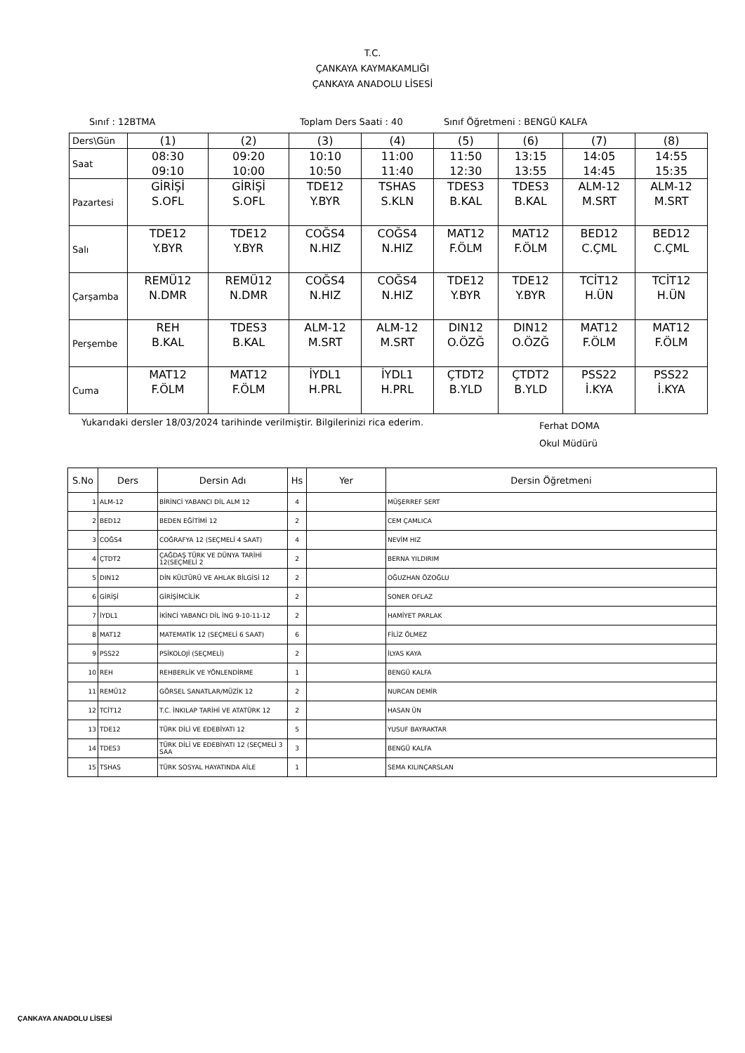T.C.
ÇANKAYA KAYMAKAMLIĞI
ÇANKAYA ANADOLU LİSESİ
Sınıf : 12BTMA Toplam Ders Saati : 40 Sınıf Öğretmeni : BENGÜ KALFA
| Ders\Gün | (1) | (2) | (3) | (4) | (5) | (6) | (7) | (8) |
| Saat | 08:30 09:10 | 09:20 10:00 | 10:10 10:50 | 11:00 11:40 | 11:50 12:30 | 13:15 13:55 | 14:05 14:45 | 14:55 15:35 |
| Pazartesi | GİRİŞİ S.OFL | GİRİŞİ S.OFL | TDE12 Y.BYR | TSHAS S.KLN | TDES3 B.KAL | TDES3 B.KAL | ALM-12 M.SRT | ALM-12 M.SRT |
| Salı | TDE12 Y.BYR | TDE12 Y.BYR | COĞS4 N.HIZ | COĞS4 N.HIZ | MAT12 F.ÖLM | MAT12 F.ÖLM | BED12 C.ÇML | BED12 C.ÇML |
| Çarşamba | REMÜ12 N.DMR | REMÜ12 N.DMR | COĞS4 N.HIZ | COĞS4 N.HIZ | TDE12 Y.BYR | TDE12 Y.BYR | TCİT12 H.ÜN | TCİT12 H.ÜN |
| Perşembe | REH B.KAL | TDES3 B.KAL | ALM-12 M.SRT | ALM-12 M.SRT | DIN12 O.ÖZĞ | DIN12 O.ÖZĞ | MAT12 F.ÖLM | MAT12 F.ÖLM |
| Cuma | MAT12 F.ÖLM | MAT12 F.ÖLM | İYDL1 H.PRL | İYDL1 H.PRL | ÇTDT2 B.YLD | ÇTDT2 B.YLD | PSS22 İ.KYA | PSS22 İ.KYA |
Yukarıdaki dersler 18/03/2024 tarihinde verilmiştir. Bilgilerinizi rica ederim. Ferhat DOMA
Okul Müdürü
| S.No | Ders | Dersin Adı | Hs | Yer | Dersin Öğretmeni |
| --- | --- | --- | --- | --- | --- |
| 1 | ALM-12 | BİRİNCİ YABANCI DİL ALM 12 | 4 | | MÜŞERREF SERT |
| 2 | BED12 | BEDEN EĞİTİMİ 12 | 2 | | CEM ÇAMLICA |
| 3 | COĞS4 | COĞRAFYA 12 (SEÇMELİ 4 SAAT) | 4 | | NEVİM HIZ |
| 4 | ÇTDT2 | ÇAĞDAŞ TÜRK VE DÜNYA TARİHİ 12(SEÇMELİ 2 | 2 | | BERNA YILDIRIM |
| 5 | DIN12 | DİN KÜLTÜRÜ VE AHLAK BİLGİSİ 12 | 2 | | OĞUZHAN ÖZOĞLU |
| 6 | GİRİŞİ | GİRİŞİMCİLİK | 2 | | SONER OFLAZ |
| 7 | İYDL1 | İKİNCİ YABANCI DİL İNG 9-10-11-12 | 2 | | HAMİYET PARLAK |
| 8 | MAT12 | MATEMATİK 12 (SEÇMELİ 6 SAAT) | 6 | | FİLİZ ÖLMEZ |
| 9 | PSS22 | PSİKOLOJİ (SEÇMELİ) | 2 | | İLYAS KAYA |
| 10 | REH | REHBERLİK VE YÖNLENDİRME | 1 | | BENGÜ KALFA |
| 11 | REMÜ12 | GÖRSEL SANATLAR/MÜZİK 12 | 2 | | NURCAN DEMİR |
| 12 | TCİT12 | T.C. İNKILAP TARİHİ VE ATATÜRK 12 | 2 | | HASAN ÜN |
| 13 | TDE12 | TÜRK DİLİ VE EDEBİYATI 12 | 5 | | YUSUF BAYRAKTAR |
| 14 | TDES3 | TÜRK DİLİ VE EDEBİYATI 12 (SEÇMELİ 3 SAA | 3 | | BENGÜ KALFA |
| 15 | TSHAS | TÜRK SOSYAL HAYATINDA AİLE | 1 | | SEMA KILINÇARSLAN |
ÇANKAYA ANADOLU LİSESİ